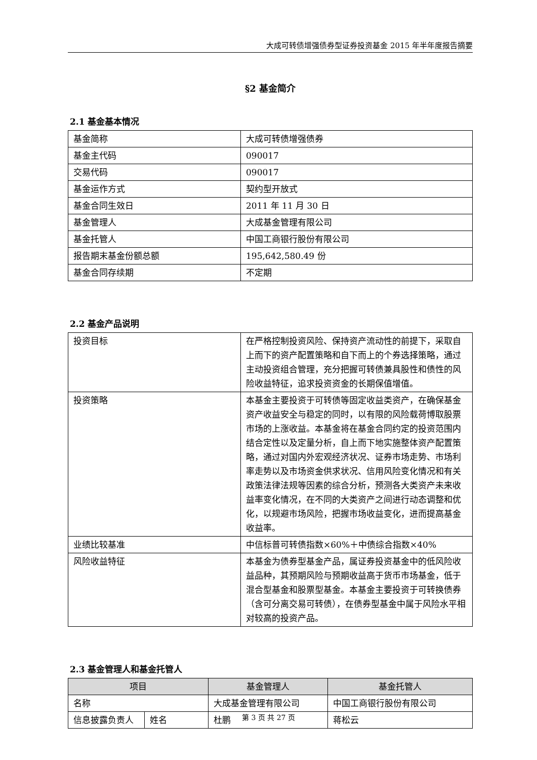大成可转债增强债券型证券投资基金 2015 年半年度报告摘要
§2 基金简介
2.1 基金基本情况
| 基金简称 | 大成可转债增强债券 |
| 基金主代码 | 090017 |
| 交易代码 | 090017 |
| 基金运作方式 | 契约型开放式 |
| 基金合同生效日 | 2011 年 11 月 30 日 |
| 基金管理人 | 大成基金管理有限公司 |
| 基金托管人 | 中国工商银行股份有限公司 |
| 报告期末基金份额总额 | 195,642,580.49 份 |
| 基金合同存续期 | 不定期 |
2.2 基金产品说明
| 投资目标 | 在严格控制投资风险、保持资产流动性的前提下，采取自上而下的资产配置策略和自下而上的个券选择策略，通过主动投资组合管理，充分把握可转债兼具股性和债性的风险收益特征，追求投资资金的长期保值增值。 |
| 投资策略 | 本基金主要投资于可转债等固定收益类资产，在确保基金资产收益安全与稳定的同时，以有限的风险载荷博取股票市场的上涨收益。本基金将在基金合同约定的投资范围内结合定性以及定量分析，自上而下地实施整体资产配置策略，通过对国内外宏观经济状况、证券市场走势、市场利率走势以及市场资金供求状况、信用风险变化情况和有关政策法律法规等因素的综合分析，预测各大类资产未来收益率变化情况，在不同的大类资产之间进行动态调整和优化，以规避市场风险，把握市场收益变化，进而提高基金收益率。 |
| 业绩比较基准 | 中信标普可转债指数×60%＋中债综合指数×40% |
| 风险收益特征 | 本基金为债券型基金产品，属证券投资基金中的低风险收益品种，其预期风险与预期收益高于货币市场基金，低于混合型基金和股票型基金。本基金主要投资于可转换债券（含可分离交易可转债），在债券型基金中属于风险水平相对较高的投资产品。 |
2.3 基金管理人和基金托管人
| 项目 | | 基金管理人 | 基金托管人 |
| --- | --- | --- | --- |
| 名称 | | 大成基金管理有限公司 | 中国工商银行股份有限公司 |
| 信息披露负责人 | 姓名 | 杜鹏 | 蒋松云 |
第 3 页 共 27 页